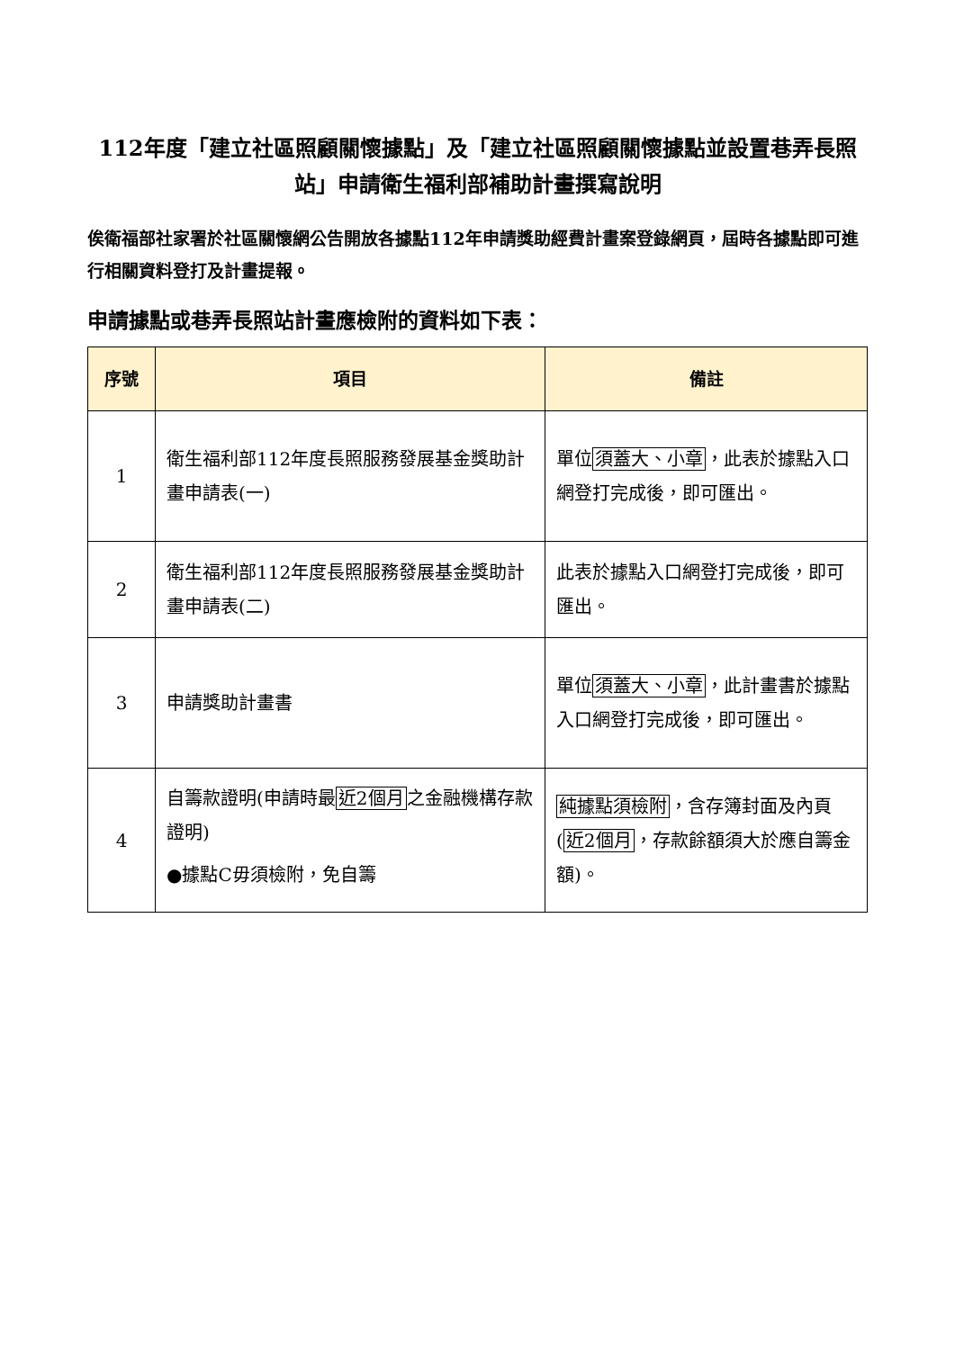112年度「建立社區照顧關懷據點」及「建立社區照顧關懷據點並設置巷弄長照站」申請衛生福利部補助計畫撰寫說明
俟衛福部社家署於社區關懷網公告開放各據點112年申請獎助經費計畫案登錄網頁，屆時各據點即可進行相關資料登打及計畫提報。
申請據點或巷弄長照站計畫應檢附的資料如下表：
| 序號 | 項目 | 備註 |
| --- | --- | --- |
| 1 | 衛生福利部112年度長照服務發展基金獎助計畫申請表(一) | 單位 須蓋大、小章 ，此表於據點入口網登打完成後，即可匯出。 |
| 2 | 衛生福利部112年度長照服務發展基金獎助計畫申請表(二) | 此表於據點入口網登打完成後，即可匯出。 |
| 3 | 申請獎助計畫書 | 單位 須蓋大、小章 ，此計畫書於據點入口網登打完成後，即可匯出。 |
| 4 | 自籌款證明(申請時最 近2個月 之金融機構存款證明) ●據點C毋須檢附，免自籌 | 純據點須檢附 ，含存簿封面及內頁( 近2個月 ，存款餘額須大於應自籌金額)。 |